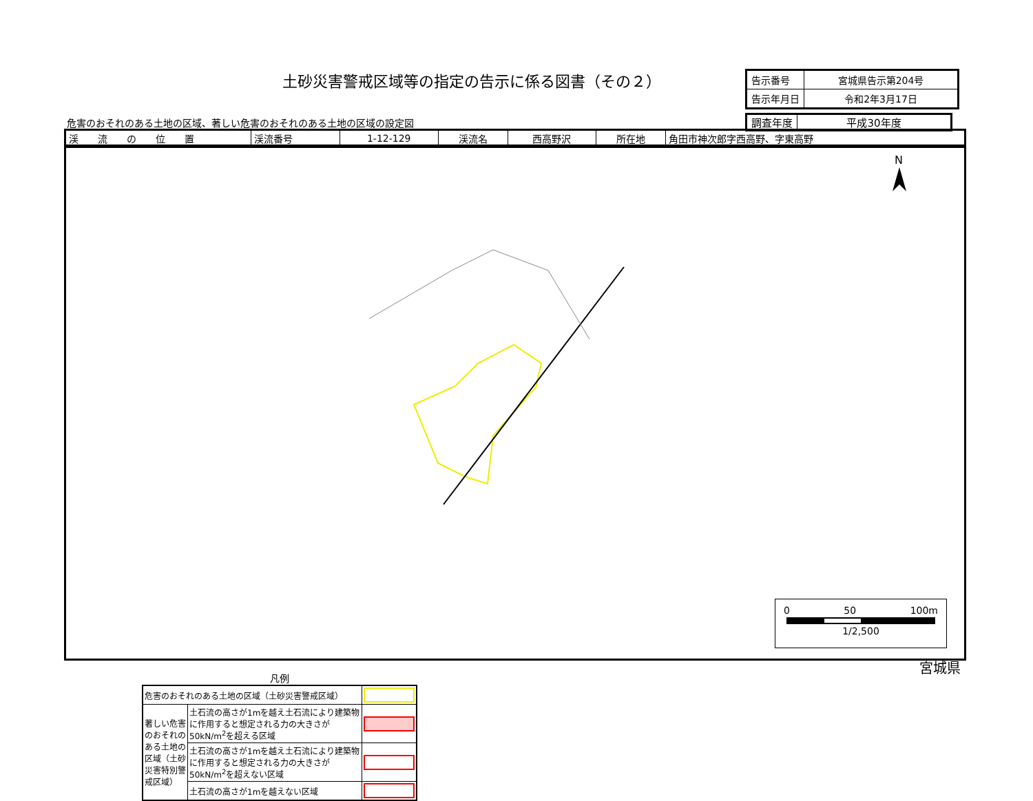土砂災害警戒区域等の指定の告示に係る図書（その２）
| 告示番号 | 宮城県告示第204号 |
| 告示年月日 | 令和2年3月17日 |
危害のおそれのある土地の区域、著しい危害のおそれのある土地の区域の設定図
| 調査年度 | 平成30年度 |
| 渓 流 の 位 置 | 渓流番号 | 1-12-129 | 渓流名 | 西高野沢 | 所在地 | 角田市神次郎字西高野、字東高野 |
N
凡例
| 危害のおそれのある土地の区域（土砂災害警戒区域） | | |
| 著しい危害のおそれのある土地の区域（土砂災害特別警戒区域） | 土石流の高さが1mを越え土石流により建築物に作用すると想定される力の大きさが50kN/m<sup>2</sup>を超える区域 | |
| | 土石流の高さが1mを越え土石流により建築物に作用すると想定される力の大きさが50kN/m<sup>2</sup>を超えない区域 | |
| | 土石流の高さが1mを越えない区域 | |
0 50 100m
1/2,500
宮城県